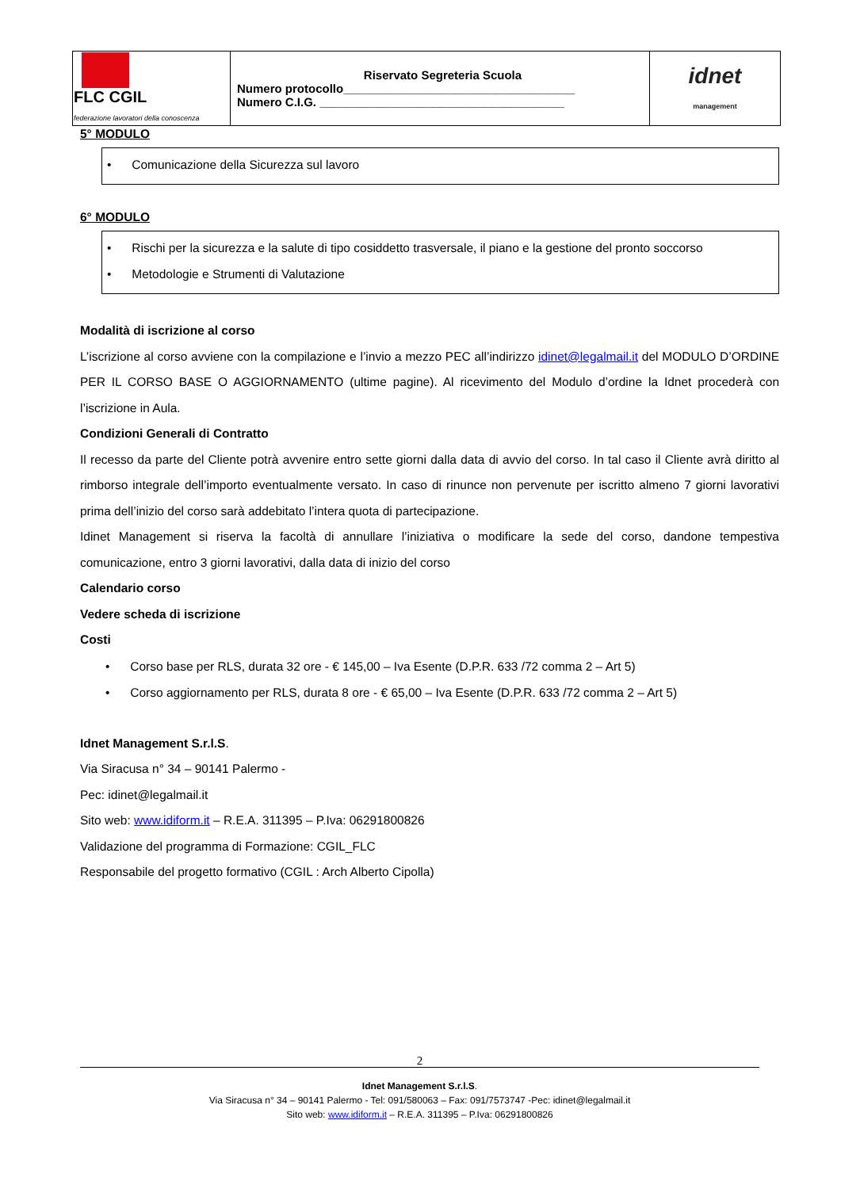| FLC CGIL federazione lavoratori della conoscenza | Riservato Segreteria Scuola Numero protocollo___________________________________ Numero C.I.G. _____________________________________ | idnet management |
5° MODULO
• Comunicazione della Sicurezza sul lavoro
6° MODULO
• Rischi per la sicurezza e la salute di tipo cosiddetto trasversale, il piano e la gestione del pronto soccorso
• Metodologie e Strumenti di Valutazione
Modalità di iscrizione al corso
L’iscrizione al corso avviene con la compilazione e l’invio a mezzo PEC all’indirizzo idinet@legalmail.it del MODULO D’ORDINE PER IL CORSO BASE O AGGIORNAMENTO (ultime pagine). Al ricevimento del Modulo d’ordine la Idnet procederà con l’iscrizione in Aula.
Condizioni Generali di Contratto
Il recesso da parte del Cliente potrà avvenire entro sette giorni dalla data di avvio del corso. In tal caso il Cliente avrà diritto al rimborso integrale dell’importo eventualmente versato. In caso di rinunce non pervenute per iscritto almeno 7 giorni lavorativi prima dell’inizio del corso sarà addebitato l’intera quota di partecipazione.
Idinet Management si riserva la facoltà di annullare l’iniziativa o modificare la sede del corso, dandone tempestiva comunicazione, entro 3 giorni lavorativi, dalla data di inizio del corso
Calendario corso
Vedere scheda di iscrizione
Costi
• Corso base per RLS, durata 32 ore - € 145,00 – Iva Esente (D.P.R. 633 /72 comma 2 – Art 5)
• Corso aggiornamento per RLS, durata 8 ore - € 65,00 – Iva Esente (D.P.R. 633 /72 comma 2 – Art 5)
Idnet Management S.r.l.S.
Via Siracusa n° 34 – 90141 Palermo -
Pec: idinet@legalmail.it
Sito web: www.idiform.it – R.E.A. 311395 – P.Iva: 06291800826
Validazione del programma di Formazione: CGIL_FLC
Responsabile del progetto formativo (CGIL : Arch Alberto Cipolla)
2
Idnet Management S.r.l.S.
Via Siracusa n° 34 – 90141 Palermo - Tel: 091/580063 – Fax: 091/7573747 -Pec: idinet@legalmail.it
Sito web: www.idiform.it – R.E.A. 311395 – P.Iva: 06291800826